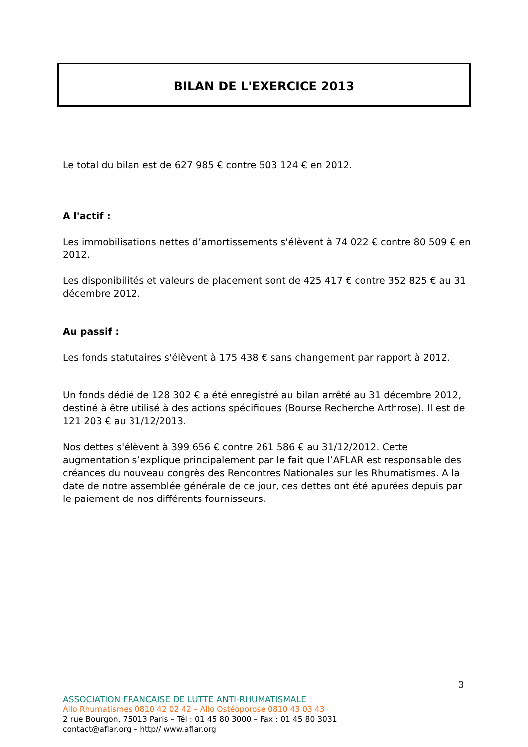BILAN DE L'EXERCICE 2013
Le total du bilan est de 627 985 € contre 503 124 € en 2012.
A l'actif :
Les immobilisations nettes d’amortissements s'élèvent à 74 022 € contre 80 509 € en 2012.
Les disponibilités et valeurs de placement sont de 425 417 € contre 352 825 € au 31 décembre 2012.
Au passif :
Les fonds statutaires s'élèvent à 175 438 € sans changement par rapport à 2012.
Un fonds dédié de 128 302 € a été enregistré au bilan arrêté au 31 décembre 2012, destiné à être utilisé à des actions spécifiques (Bourse Recherche Arthrose). Il est de 121 203 € au 31/12/2013.
Nos dettes s'élèvent à 399 656 € contre 261 586 € au 31/12/2012. Cette augmentation s’explique principalement par le fait que l’AFLAR est responsable des créances du nouveau congrès des Rencontres Nationales sur les Rhumatismes. A la date de notre assemblée générale de ce jour, ces dettes ont été apurées depuis par le paiement de nos différents fournisseurs.
3
ASSOCIATION FRANCAISE DE LUTTE ANTI-RHUMATISMALE
Allo Rhumatismes 0810 42 02 42 – Allo Ostéoporose 0810 43 03 43
2 rue Bourgon, 75013 Paris – Tél : 01 45 80 3000 – Fax : 01 45 80 3031
contact@aflar.org – http// www.aflar.org